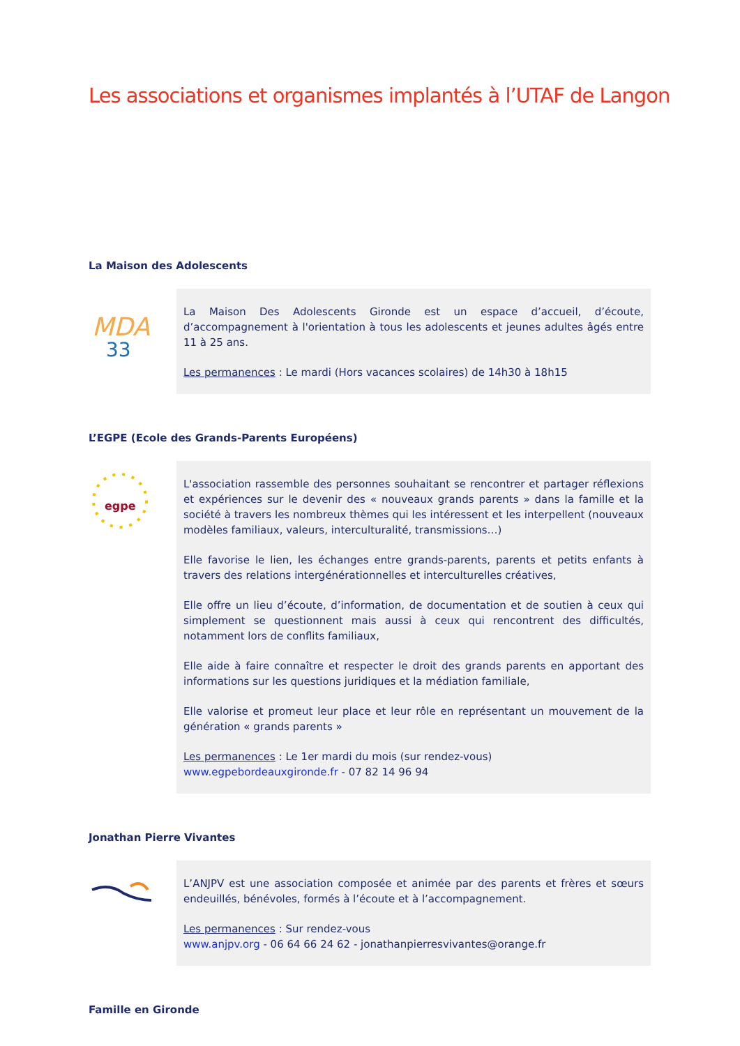Les associations et organismes implantés à l’UTAF de Langon
La Maison des Adolescents
MDA
33
La Maison Des Adolescents Gironde est un espace d’accueil, d’écoute, d’accompagnement à l'orientation à tous les adolescents et jeunes adultes âgés entre 11 à 25 ans.
Les permanences : Le mardi (Hors vacances scolaires) de 14h30 à 18h15
L’EGPE (Ecole des Grands-Parents Européens)
egpe
L'association rassemble des personnes souhaitant se rencontrer et partager réflexions et expériences sur le devenir des « nouveaux grands parents » dans la famille et la société à travers les nombreux thèmes qui les intéressent et les interpellent (nouveaux modèles familiaux, valeurs, interculturalité, transmissions…)
Elle favorise le lien, les échanges entre grands-parents, parents et petits enfants à travers des relations intergénérationnelles et interculturelles créatives,
Elle offre un lieu d’écoute, d’information, de documentation et de soutien à ceux qui simplement se questionnent mais aussi à ceux qui rencontrent des difficultés, notamment lors de conflits familiaux,
Elle aide à faire connaître et respecter le droit des grands parents en apportant des informations sur les questions juridiques et la médiation familiale,
Elle valorise et promeut leur place et leur rôle en représentant un mouvement de la génération « grands parents »
Les permanences : Le 1er mardi du mois (sur rendez-vous)
www.egpebordeauxgironde.fr - 07 82 14 96 94
Jonathan Pierre Vivantes
L’ANJPV est une association composée et animée par des parents et frères et sœurs endeuillés, bénévoles, formés à l’écoute et à l’accompagnement.
Les permanences : Sur rendez-vous
www.anjpv.org - 06 64 66 24 62 - jonathanpierresvivantes@orange.fr
Famille en Gironde